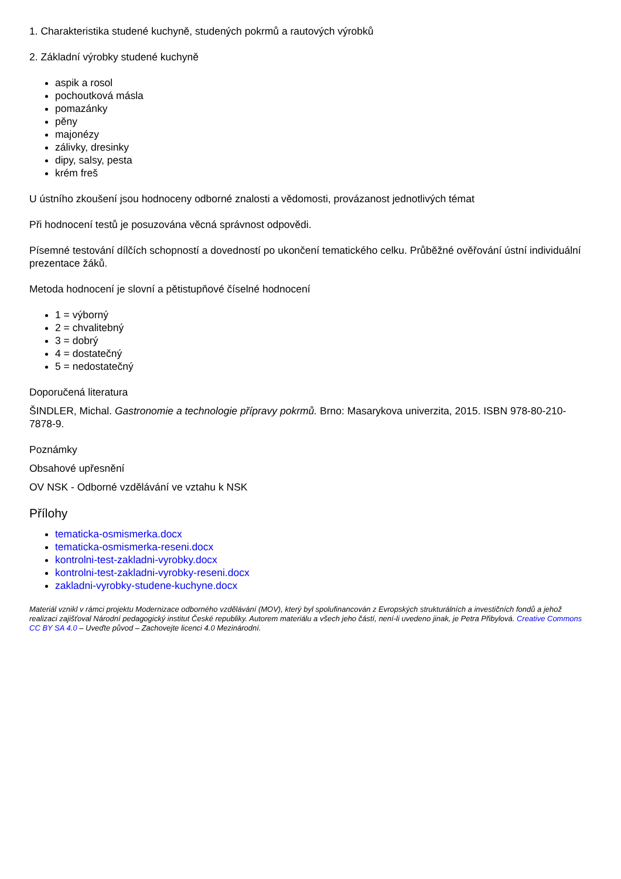1. Charakteristika studené kuchyně, studených pokrmů a rautových výrobků
2. Základní výrobky studené kuchyně
aspik a rosol
pochoutková másla
pomazánky
pěny
majonézy
zálivky, dresinky
dipy, salsy, pesta
krém freš
U ústního zkoušení jsou hodnoceny odborné znalosti a vědomosti, provázanost jednotlivých témat
Při hodnocení testů je posuzována věcná správnost odpovědi.
Písemné testování dílčích schopností a dovedností po ukončení tematického celku. Průběžné ověřování ústní individuální prezentace žáků.
Metoda hodnocení je slovní a pětistupňové číselné hodnocení
1 = výborný
2 = chvalitebný
3 = dobrý
4 = dostatečný
5 = nedostatečný
Doporučená literatura
ŠINDLER, Michal. Gastronomie a technologie přípravy pokrmů. Brno: Masarykova univerzita, 2015. ISBN 978-80-210-7878-9.
Poznámky
Obsahové upřesnění
OV NSK - Odborné vzdělávání ve vztahu k NSK
Přílohy
tematicka-osmismerka.docx
tematicka-osmismerka-reseni.docx
kontrolni-test-zakladni-vyrobky.docx
kontrolni-test-zakladni-vyrobky-reseni.docx
zakladni-vyrobky-studene-kuchyne.docx
Materiál vznikl v rámci projektu Modernizace odborného vzdělávání (MOV), který byl spolufinancován z Evropských strukturálních a investičních fondů a jehož realizaci zajišťoval Národní pedagogický institut České republiky. Autorem materiálu a všech jeho částí, není-li uvedeno jinak, je Petra Přibylová. Creative Commons CC BY SA 4.0 – Uveďte původ – Zachovejte licenci 4.0 Mezinárodní.